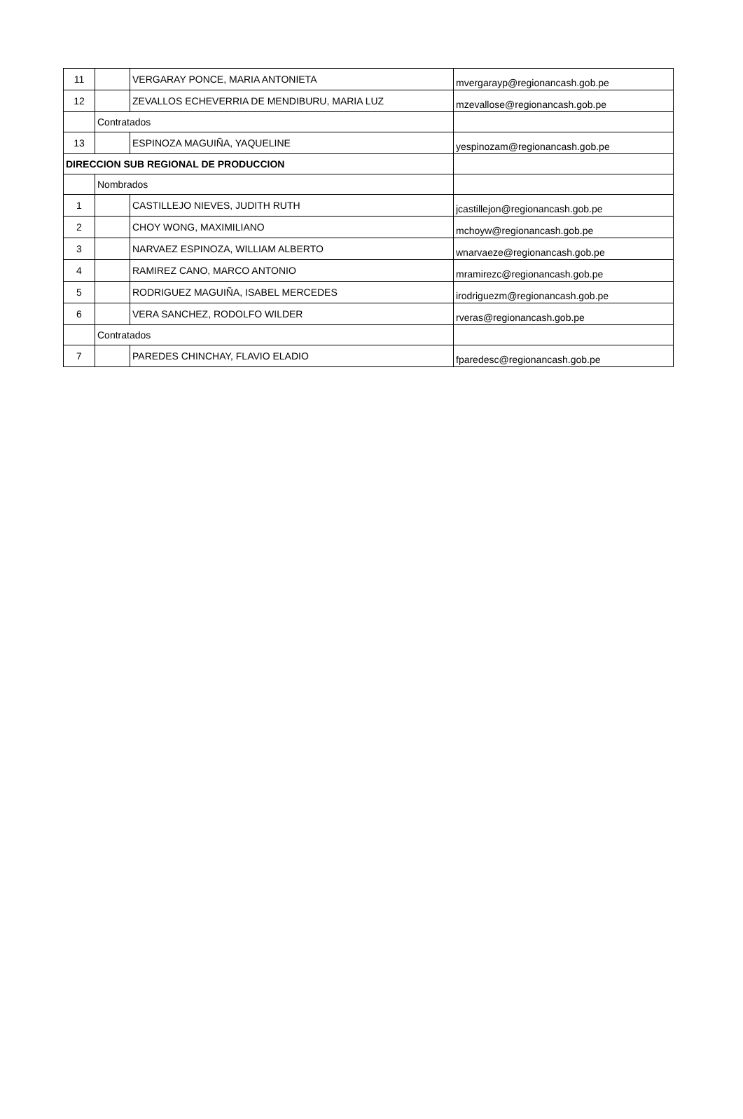| 11 | | VERGARAY PONCE, MARIA ANTONIETA | mvergarayp@regionancash.gob.pe |
| 12 | | ZEVALLOS ECHEVERRIA DE MENDIBURU, MARIA LUZ | mzevallose@regionancash.gob.pe |
| | Contratados | | |
| 13 | | ESPINOZA MAGUIÑA, YAQUELINE | yespinozam@regionancash.gob.pe |
| DIRECCION SUB REGIONAL DE PRODUCCION | | | |
| | Nombrados | | |
| 1 | | CASTILLEJO NIEVES, JUDITH RUTH | jcastillejon@regionancash.gob.pe |
| 2 | | CHOY WONG, MAXIMILIANO | mchoyw@regionancash.gob.pe |
| 3 | | NARVAEZ ESPINOZA, WILLIAM ALBERTO | wnarvaeze@regionancash.gob.pe |
| 4 | | RAMIREZ CANO, MARCO ANTONIO | mramirezc@regionancash.gob.pe |
| 5 | | RODRIGUEZ MAGUIÑA, ISABEL MERCEDES | irodriguezm@regionancash.gob.pe |
| 6 | | VERA SANCHEZ, RODOLFO WILDER | rveras@regionancash.gob.pe |
| | Contratados | | |
| 7 | | PAREDES CHINCHAY, FLAVIO ELADIO | fparedesc@regionancash.gob.pe |